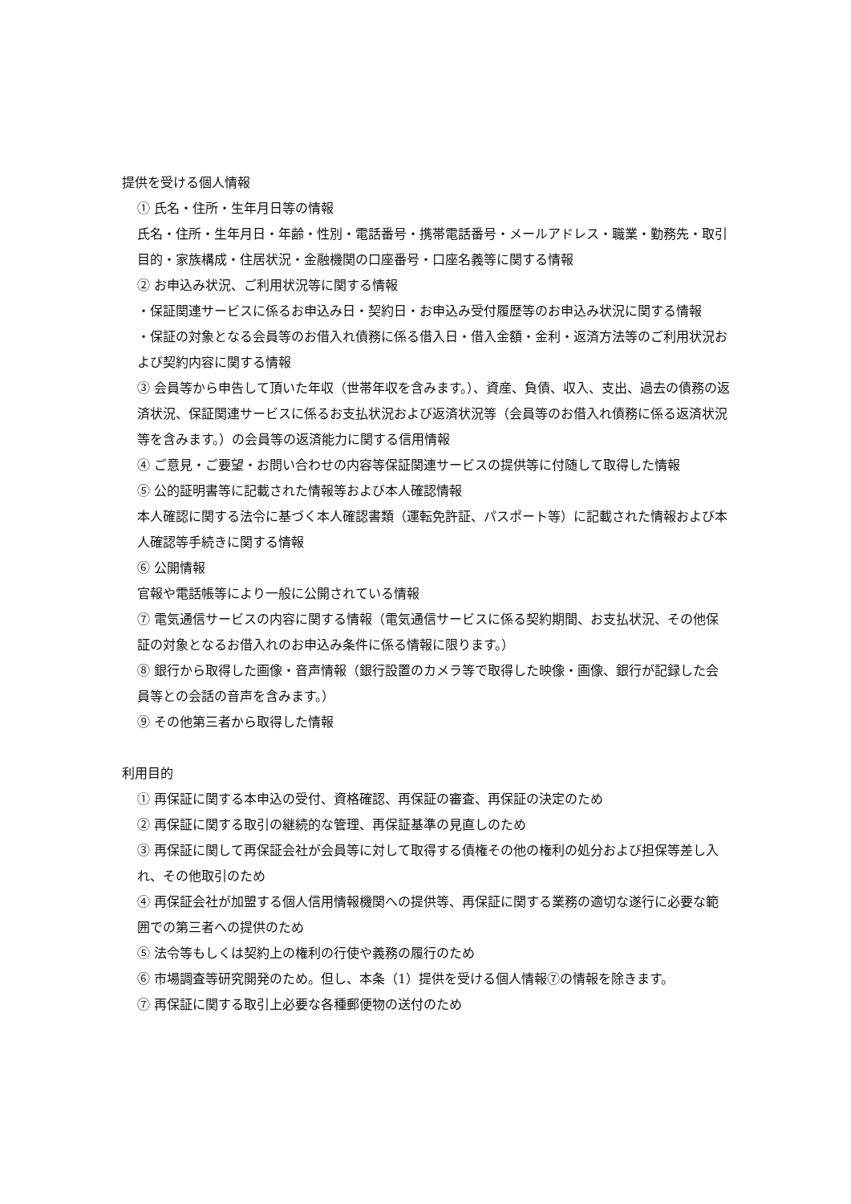提供を受ける個人情報
① 氏名・住所・生年月日等の情報
氏名・住所・生年月日・年齢・性別・電話番号・携帯電話番号・メールアドレス・職業・勤務先・取引目的・家族構成・住居状況・金融機関の口座番号・口座名義等に関する情報
② お申込み状況、ご利用状況等に関する情報
・保証関連サービスに係るお申込み日・契約日・お申込み受付履歴等のお申込み状況に関する情報
・保証の対象となる会員等のお借入れ債務に係る借入日・借入金額・金利・返済方法等のご利用状況および契約内容に関する情報
③ 会員等から申告して頂いた年収（世帯年収を含みます。）、資産、負債、収入、支出、過去の債務の返済状況、保証関連サービスに係るお支払状況および返済状況等（会員等のお借入れ債務に係る返済状況等を含みます。）の会員等の返済能力に関する信用情報
④ ご意見・ご要望・お問い合わせの内容等保証関連サービスの提供等に付随して取得した情報
⑤ 公的証明書等に記載された情報等および本人確認情報
本人確認に関する法令に基づく本人確認書類（運転免許証、パスポート等）に記載された情報および本人確認等手続きに関する情報
⑥ 公開情報
官報や電話帳等により一般に公開されている情報
⑦ 電気通信サービスの内容に関する情報（電気通信サービスに係る契約期間、お支払状況、その他保証の対象となるお借入れのお申込み条件に係る情報に限ります。）
⑧ 銀行から取得した画像・音声情報（銀行設置のカメラ等で取得した映像・画像、銀行が記録した会員等との会話の音声を含みます。）
⑨ その他第三者から取得した情報
利用目的
① 再保証に関する本申込の受付、資格確認、再保証の審査、再保証の決定のため
② 再保証に関する取引の継続的な管理、再保証基準の見直しのため
③ 再保証に関して再保証会社が会員等に対して取得する債権その他の権利の処分および担保等差し入れ、その他取引のため
④ 再保証会社が加盟する個人信用情報機関への提供等、再保証に関する業務の適切な遂行に必要な範囲での第三者への提供のため
⑤ 法令等もしくは契約上の権利の行使や義務の履行のため
⑥ 市場調査等研究開発のため。但し、本条（1）提供を受ける個人情報⑦の情報を除きます。
⑦ 再保証に関する取引上必要な各種郵便物の送付のため